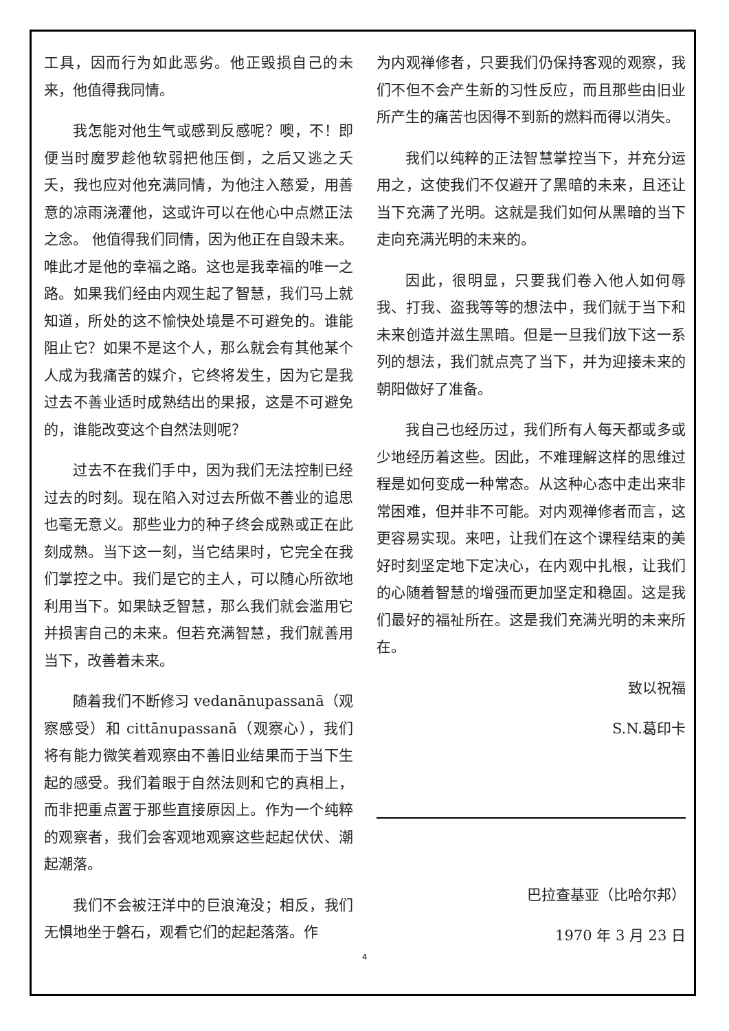工具，因而行为如此恶劣。他正毁损自己的未来，他值得我同情。
我怎能对他生气或感到反感呢？噢，不！即便当时魔罗趁他软弱把他压倒，之后又逃之夭夭，我也应对他充满同情，为他注入慈爱，用善意的凉雨浇灌他，这或许可以在他心中点燃正法之念。 他值得我们同情，因为他正在自毁未来。唯此才是他的幸福之路。这也是我幸福的唯一之路。如果我们经由内观生起了智慧，我们马上就知道，所处的这不愉快处境是不可避免的。谁能阻止它？如果不是这个人，那么就会有其他某个人成为我痛苦的媒介，它终将发生，因为它是我过去不善业适时成熟结出的果报，这是不可避免的，谁能改变这个自然法则呢？
过去不在我们手中，因为我们无法控制已经过去的时刻。现在陷入对过去所做不善业的追思也毫无意义。那些业力的种子终会成熟或正在此刻成熟。当下这一刻，当它结果时，它完全在我们掌控之中。我们是它的主人，可以随心所欲地利用当下。如果缺乏智慧，那么我们就会滥用它并损害自己的未来。但若充满智慧，我们就善用当下，改善着未来。
随着我们不断修习 vedanānupassanā（观察感受）和 cittānupassanā（观察心），我们将有能力微笑着观察由不善旧业结果而于当下生起的感受。我们着眼于自然法则和它的真相上，而非把重点置于那些直接原因上。作为一个纯粹的观察者，我们会客观地观察这些起起伏伏、潮起潮落。
我们不会被汪洋中的巨浪淹没；相反，我们无惧地坐于磐石，观看它们的起起落落。作
为内观禅修者，只要我们仍保持客观的观察，我们不但不会产生新的习性反应，而且那些由旧业所产生的痛苦也因得不到新的燃料而得以消失。
我们以纯粹的正法智慧掌控当下，并充分运用之，这使我们不仅避开了黑暗的未来，且还让当下充满了光明。这就是我们如何从黑暗的当下走向充满光明的未来的。
因此，很明显，只要我们卷入他人如何辱我、打我、盗我等等的想法中，我们就于当下和未来创造并滋生黑暗。但是一旦我们放下这一系列的想法，我们就点亮了当下，并为迎接未来的朝阳做好了准备。
我自己也经历过，我们所有人每天都或多或少地经历着这些。因此，不难理解这样的思维过程是如何变成一种常态。从这种心态中走出来非常困难，但并非不可能。对内观禅修者而言，这更容易实现。来吧，让我们在这个课程结束的美好时刻坚定地下定决心，在内观中扎根，让我们的心随着智慧的增强而更加坚定和稳固。这是我们最好的福祉所在。这是我们充满光明的未来所在。
致以祝福
S.N.葛印卡
巴拉查基亚（比哈尔邦）
1970 年 3 月 23 日
4